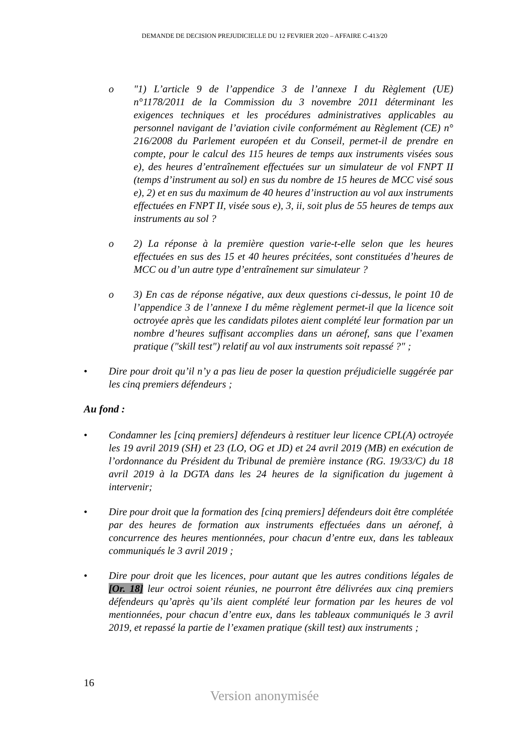DEMANDE DE DECISION PREJUDICIELLE DU 12 FEVRIER 2020 – AFFAIRE C-413/20
o "1) L’article 9 de l’appendice 3 de l’annexe I du Règlement (UE) n°1178/2011 de la Commission du 3 novembre 2011 déterminant les exigences techniques et les procédures administratives applicables au personnel navigant de l’aviation civile conformément au Règlement (CE) n° 216/2008 du Parlement européen et du Conseil, permet-il de prendre en compte, pour le calcul des 115 heures de temps aux instruments visées sous e), des heures d’entraînement effectuées sur un simulateur de vol FNPT II (temps d’instrument au sol) en sus du nombre de 15 heures de MCC visé sous e), 2) et en sus du maximum de 40 heures d’instruction au vol aux instruments effectuées en FNPT II, visée sous e), 3, ii, soit plus de 55 heures de temps aux instruments au sol ?
o 2) La réponse à la première question varie-t-elle selon que les heures effectuées en sus des 15 et 40 heures précitées, sont constituées d’heures de MCC ou d’un autre type d’entraînement sur simulateur ?
o 3) En cas de réponse négative, aux deux questions ci-dessus, le point 10 de l’appendice 3 de l’annexe I du même règlement permet-il que la licence soit octroyée après que les candidats pilotes aient complété leur formation par un nombre d’heures suffisant accomplies dans un aéronef, sans que l’examen pratique ("skill test") relatif au vol aux instruments soit repassé ?" ;
• Dire pour droit qu’il n’y a pas lieu de poser la question préjudicielle suggérée par les cinq premiers défendeurs ;
Au fond :
• Condamner les [cinq premiers] défendeurs à restituer leur licence CPL(A) octroyée les 19 avril 2019 (SH) et 23 (LO, OG et JD) et 24 avril 2019 (MB) en exécution de l’ordonnance du Président du Tribunal de première instance (RG. 19/33/C) du 18 avril 2019 à la DGTA dans les 24 heures de la signification du jugement à intervenir;
• Dire pour droit que la formation des [cinq premiers] défendeurs doit être complétée par des heures de formation aux instruments effectuées dans un aéronef, à concurrence des heures mentionnées, pour chacun d’entre eux, dans les tableaux communiqués le 3 avril 2019 ;
• Dire pour droit que les licences, pour autant que les autres conditions légales de [Or. 18] leur octroi soient réunies, ne pourront être délivrées aux cinq premiers défendeurs qu’après qu’ils aient complété leur formation par les heures de vol mentionnées, pour chacun d’entre eux, dans les tableaux communiqués le 3 avril 2019, et repassé la partie de l’examen pratique (skill test) aux instruments ;
16
Version anonymisée